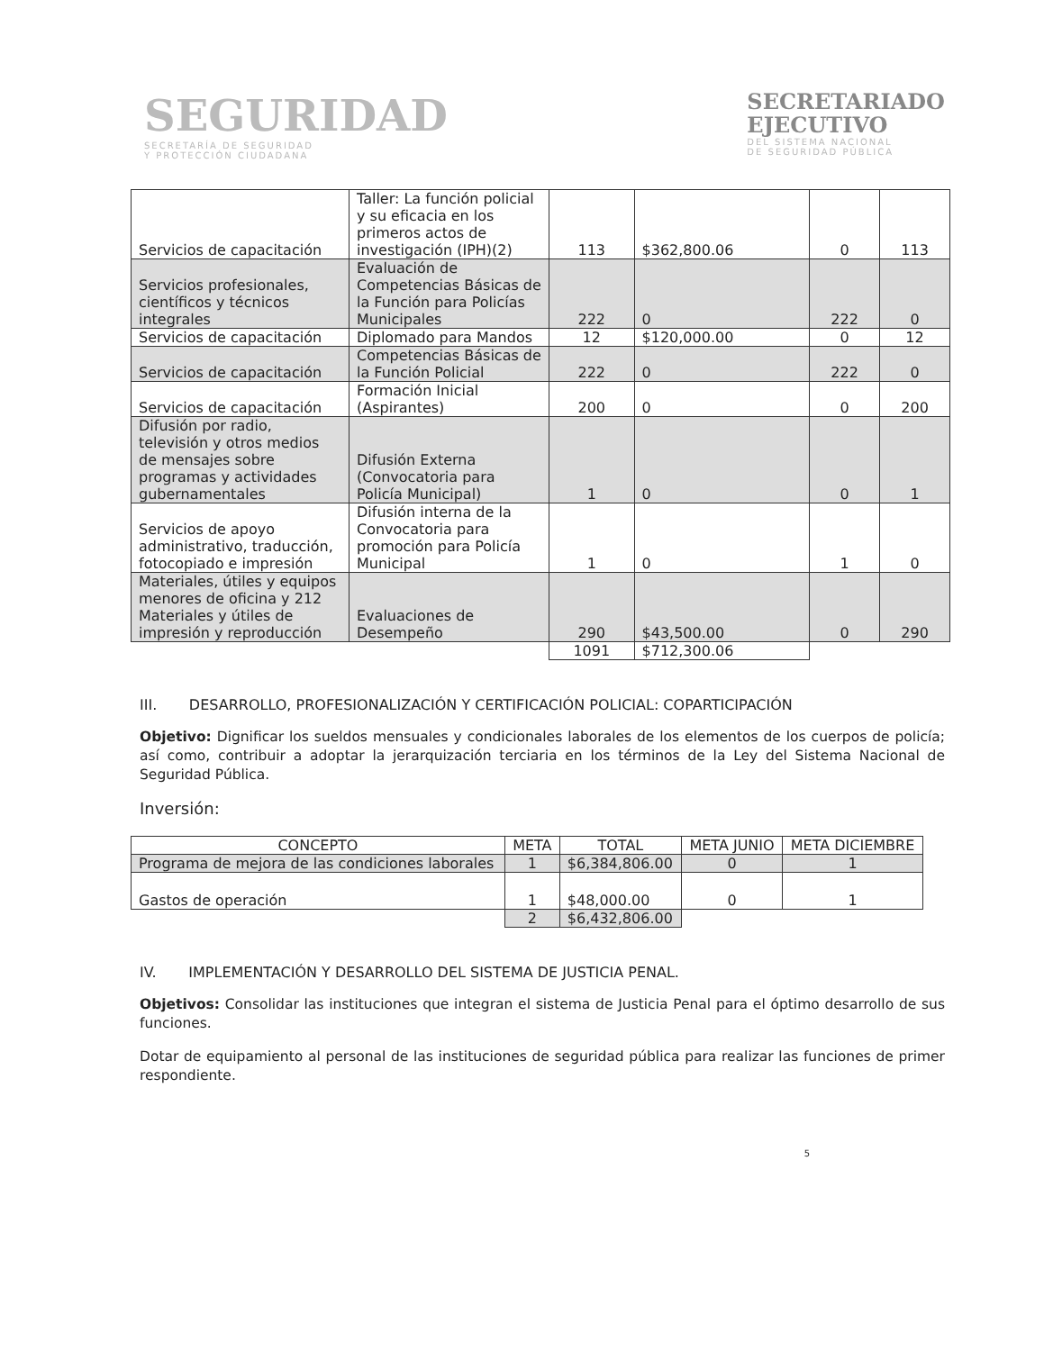SEGURIDAD
SECRETARÍA DE SEGURIDAD
Y PROTECCIÓN CIUDADANA
SECRETARIADO
EJECUTIVO
DEL SISTEMA NACIONAL
DE SEGURIDAD PÚBLICA
| Servicios de capacitación | Taller: La función policial y su eficacia en los primeros actos de investigación (IPH)(2) | 113 | $362,800.06 | 0 | 113 |
| Servicios profesionales, científicos y técnicos integrales | Evaluación de Competencias Básicas de la Función para Policías Municipales | 222 | 0 | 222 | 0 |
| Servicios de capacitación | Diplomado para Mandos | 12 | $120,000.00 | 0 | 12 |
| Servicios de capacitación | Competencias Básicas de la Función Policial | 222 | 0 | 222 | 0 |
| Servicios de capacitación | Formación Inicial (Aspirantes) | 200 | 0 | 0 | 200 |
| Difusión por radio, televisión y otros medios de mensajes sobre programas y actividades gubernamentales | Difusión Externa (Convocatoria para Policía Municipal) | 1 | 0 | 0 | 1 |
| Servicios de apoyo administrativo, traducción, fotocopiado e impresión | Difusión interna de la Convocatoria para promoción para Policía Municipal | 1 | 0 | 1 | 0 |
| Materiales, útiles y equipos menores de oficina y 212 Materiales y útiles de impresión y reproducción | Evaluaciones de Desempeño | 290 | $43,500.00 | 0 | 290 |
| | | 1091 | $712,300.06 | | |
III. DESARROLLO, PROFESIONALIZACIÓN Y CERTIFICACIÓN POLICIAL: COPARTICIPACIÓN
Objetivo: Dignificar los sueldos mensuales y condicionales laborales de los elementos de los cuerpos de policía; así como, contribuir a adoptar la jerarquización terciaria en los términos de la Ley del Sistema Nacional de Seguridad Pública.
Inversión:
| CONCEPTO | META | TOTAL | META JUNIO | META DICIEMBRE |
| Programa de mejora de las condiciones laborales | 1 | $6,384,806.00 | 0 | 1 |
| Gastos de operación | 1 | $48,000.00 | 0 | 1 |
| | 2 | $6,432,806.00 | | |
IV. IMPLEMENTACIÓN Y DESARROLLO DEL SISTEMA DE JUSTICIA PENAL.
Objetivos: Consolidar las instituciones que integran el sistema de Justicia Penal para el óptimo desarrollo de sus funciones.
Dotar de equipamiento al personal de las instituciones de seguridad pública para realizar las funciones de primer respondiente.
5